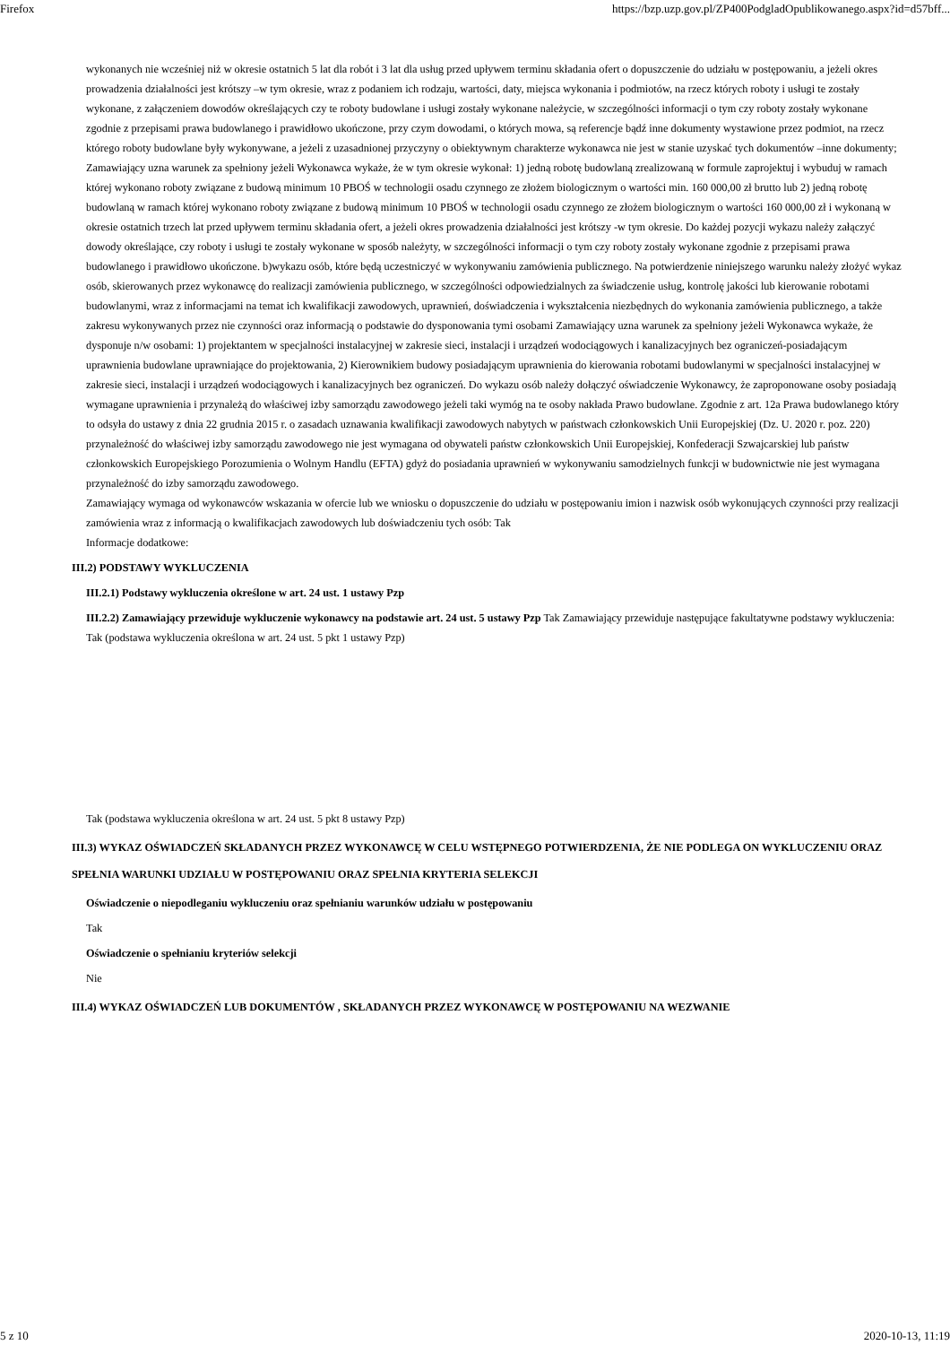Firefox https://bzp.uzp.gov.pl/ZP400PodgladOpublikowanego.aspx?id=d57bff...
wykonanych nie wcześniej niż w okresie ostatnich 5 lat dla robót i 3 lat dla usług przed upływem terminu składania ofert o dopuszczenie do udziału w postępowaniu, a jeżeli okres prowadzenia działalności jest krótszy –w tym okresie, wraz z podaniem ich rodzaju, wartości, daty, miejsca wykonania i podmiotów, na rzecz których roboty i usługi te zostały wykonane, z załączeniem dowodów określających czy te roboty budowlane i usługi zostały wykonane należycie, w szczególności informacji o tym czy roboty zostały wykonane zgodnie z przepisami prawa budowlanego i prawidłowo ukończone, przy czym dowodami, o których mowa, są referencje bądź inne dokumenty wystawione przez podmiot, na rzecz którego roboty budowlane były wykonywane, a jeżeli z uzasadnionej przyczyny o obiektywnym charakterze wykonawca nie jest w stanie uzyskać tych dokumentów –inne dokumenty; Zamawiający uzna warunek za spełniony jeżeli Wykonawca wykaże, że w tym okresie wykonał: 1) jedną robotę budowlaną zrealizowaną w formule zaprojektuj i wybuduj w ramach której wykonano roboty związane z budową minimum 10 PBOŚ w technologii osadu czynnego ze złożem biologicznym o wartości min. 160 000,00 zł brutto lub 2) jedną robotę budowlaną w ramach której wykonano roboty związane z budową minimum 10 PBOŚ w technologii osadu czynnego ze złożem biologicznym o wartości 160 000,00 zł i wykonaną w okresie ostatnich trzech lat przed upływem terminu składania ofert, a jeżeli okres prowadzenia działalności jest krótszy -w tym okresie. Do każdej pozycji wykazu należy załączyć dowody określające, czy roboty i usługi te zostały wykonane w sposób należyty, w szczególności informacji o tym czy roboty zostały wykonane zgodnie z przepisami prawa budowlanego i prawidłowo ukończone. b)wykazu osób, które będą uczestniczyć w wykonywaniu zamówienia publicznego. Na potwierdzenie niniejszego warunku należy złożyć wykaz osób, skierowanych przez wykonawcę do realizacji zamówienia publicznego, w szczególności odpowiedzialnych za świadczenie usług, kontrolę jakości lub kierowanie robotami budowlanymi, wraz z informacjami na temat ich kwalifikacji zawodowych, uprawnień, doświadczenia i wykształcenia niezbędnych do wykonania zamówienia publicznego, a także zakresu wykonywanych przez nie czynności oraz informacją o podstawie do dysponowania tymi osobami Zamawiający uzna warunek za spełniony jeżeli Wykonawca wykaże, że dysponuje n/w osobami: 1) projektantem w specjalności instalacyjnej w zakresie sieci, instalacji i urządzeń wodociągowych i kanalizacyjnych bez ograniczeń-posiadającym uprawnienia budowlane uprawniające do projektowania, 2) Kierownikiem budowy posiadającym uprawnienia do kierowania robotami budowlanymi w specjalności instalacyjnej w zakresie sieci, instalacji i urządzeń wodociągowych i kanalizacyjnych bez ograniczeń. Do wykazu osób należy dołączyć oświadczenie Wykonawcy, że zaproponowane osoby posiadają wymagane uprawnienia i przynależą do właściwej izby samorządu zawodowego jeżeli taki wymóg na te osoby nakłada Prawo budowlane. Zgodnie z art. 12a Prawa budowlanego który to odsyła do ustawy z dnia 22 grudnia 2015 r. o zasadach uznawania kwalifikacji zawodowych nabytych w państwach członkowskich Unii Europejskiej (Dz. U. 2020 r. poz. 220) przynależność do właściwej izby samorządu zawodowego nie jest wymagana od obywateli państw członkowskich Unii Europejskiej, Konfederacji Szwajcarskiej lub państw członkowskich Europejskiego Porozumienia o Wolnym Handlu (EFTA) gdyż do posiadania uprawnień w wykonywaniu samodzielnych funkcji w budownictwie nie jest wymagana przynależność do izby samorządu zawodowego.
Zamawiający wymaga od wykonawców wskazania w ofercie lub we wniosku o dopuszczenie do udziału w postępowaniu imion i nazwisk osób wykonujących czynności przy realizacji zamówienia wraz z informacją o kwalifikacjach zawodowych lub doświadczeniu tych osób: Tak
Informacje dodatkowe:
III.2) PODSTAWY WYKLUCZENIA
III.2.1) Podstawy wykluczenia określone w art. 24 ust. 1 ustawy Pzp
III.2.2) Zamawiający przewiduje wykluczenie wykonawcy na podstawie art. 24 ust. 5 ustawy Pzp Tak Zamawiający przewiduje następujące fakultatywne podstawy wykluczenia: Tak (podstawa wykluczenia określona w art. 24 ust. 5 pkt 1 ustawy Pzp)
Tak (podstawa wykluczenia określona w art. 24 ust. 5 pkt 8 ustawy Pzp)
III.3) WYKAZ OŚWIADCZEŃ SKŁADANYCH PRZEZ WYKONAWCĘ W CELU WSTĘPNEGO POTWIERDZENIA, ŻE NIE PODLEGA ON WYKLUCZENIU ORAZ SPEŁNIA WARUNKI UDZIAŁU W POSTĘPOWANIU ORAZ SPEŁNIA KRYTERIA SELEKCJI
Oświadczenie o niepodleganiu wykluczeniu oraz spełnianiu warunków udziału w postępowaniu
Tak
Oświadczenie o spełnianiu kryteriów selekcji
Nie
III.4) WYKAZ OŚWIADCZEŃ LUB DOKUMENTÓW , SKŁADANYCH PRZEZ WYKONAWCĘ W POSTĘPOWANIU NA WEZWANIE
5 z 10 2020-10-13, 11:19